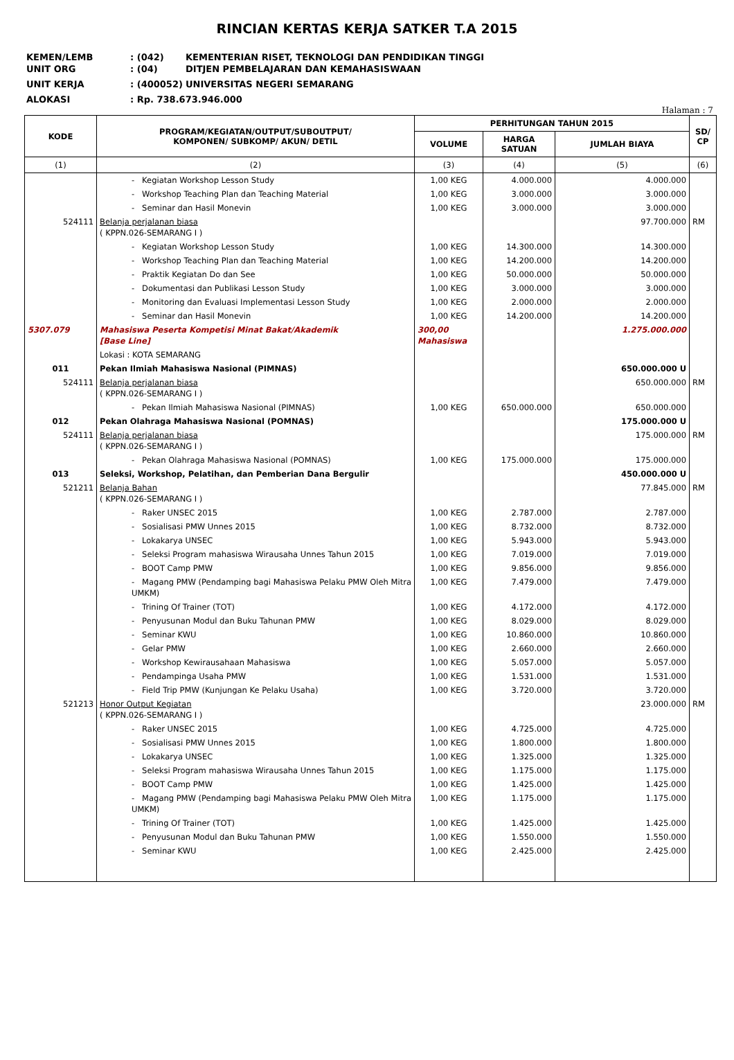RINCIAN KERTAS KERJA SATKER T.A 2015
KEMEN/LEMB: (042) KEMENTERIAN RISET, TEKNOLOGI DAN PENDIDIKAN TINGGI
UNIT ORG: (04) DITJEN PEMBELAJARAN DAN KEMAHASISWAAN
UNIT KERJA: (400052) UNIVERSITAS NEGERI SEMARANG
ALOKASI: Rp. 738.673.946.000
Halaman : 7
| KODE | PROGRAM/KEGIATAN/OUTPUT/SUBOUTPUT/ KOMPONEN/ SUBKOMP/ AKUN/ DETIL | PERHITUNGAN TAHUN 2015 | | | SD/ CP |
| --- | --- | --- | --- | --- | --- |
| | | VOLUME | HARGA SATUAN | JUMLAH BIAYA | |
| (1) | (2) | (3) | (4) | (5) | (6) |
| | - Kegiatan Workshop Lesson Study | 1,00 KEG | 4.000.000 | 4.000.000 | |
| | - Workshop Teaching Plan dan Teaching Material | 1,00 KEG | 3.000.000 | 3.000.000 | |
| | - Seminar dan Hasil Monevin | 1,00 KEG | 3.000.000 | 3.000.000 | |
| 524111 | Belanja perjalanan biasa ( KPPN.026-SEMARANG I ) | | | 97.700.000 | RM |
| | - Kegiatan Workshop Lesson Study | 1,00 KEG | 14.300.000 | 14.300.000 | |
| | - Workshop Teaching Plan dan Teaching Material | 1,00 KEG | 14.200.000 | 14.200.000 | |
| | - Praktik Kegiatan Do dan See | 1,00 KEG | 50.000.000 | 50.000.000 | |
| | - Dokumentasi dan Publikasi Lesson Study | 1,00 KEG | 3.000.000 | 3.000.000 | |
| | - Monitoring dan Evaluasi Implementasi Lesson Study | 1,00 KEG | 2.000.000 | 2.000.000 | |
| | - Seminar dan Hasil Monevin | 1,00 KEG | 14.200.000 | 14.200.000 | |
| 5307.079 | Mahasiswa Peserta Kompetisi Minat Bakat/Akademik [Base Line] | 300,00 Mahasiswa | | 1.275.000.000 | |
| | Lokasi : KOTA SEMARANG | | | | |
| 011 | Pekan Ilmiah Mahasiswa Nasional (PIMNAS) | | | 650.000.000 U | |
| 524111 | Belanja perjalanan biasa ( KPPN.026-SEMARANG I ) | | | 650.000.000 | RM |
| | - Pekan Ilmiah Mahasiswa Nasional (PIMNAS) | 1,00 KEG | 650.000.000 | 650.000.000 | |
| 012 | Pekan Olahraga Mahasiswa Nasional (POMNAS) | | | 175.000.000 U | |
| 524111 | Belanja perjalanan biasa ( KPPN.026-SEMARANG I ) | | | 175.000.000 | RM |
| | - Pekan Olahraga Mahasiswa Nasional (POMNAS) | 1,00 KEG | 175.000.000 | 175.000.000 | |
| 013 | Seleksi, Workshop, Pelatihan, dan Pemberian Dana Bergulir | | | 450.000.000 U | |
| 521211 | Belanja Bahan ( KPPN.026-SEMARANG I ) | | | 77.845.000 | RM |
| | - Raker UNSEC 2015 | 1,00 KEG | 2.787.000 | 2.787.000 | |
| | - Sosialisasi PMW Unnes 2015 | 1,00 KEG | 8.732.000 | 8.732.000 | |
| | - Lokakarya UNSEC | 1,00 KEG | 5.943.000 | 5.943.000 | |
| | - Seleksi Program mahasiswa Wirausaha Unnes Tahun 2015 | 1,00 KEG | 7.019.000 | 7.019.000 | |
| | - BOOT Camp PMW | 1,00 KEG | 9.856.000 | 9.856.000 | |
| | - Magang PMW (Pendamping bagi Mahasiswa Pelaku PMW Oleh Mitra UMKM) | 1,00 KEG | 7.479.000 | 7.479.000 | |
| | - Trining Of Trainer (TOT) | 1,00 KEG | 4.172.000 | 4.172.000 | |
| | - Penyusunan Modul dan Buku Tahunan PMW | 1,00 KEG | 8.029.000 | 8.029.000 | |
| | - Seminar KWU | 1,00 KEG | 10.860.000 | 10.860.000 | |
| | - Gelar PMW | 1,00 KEG | 2.660.000 | 2.660.000 | |
| | - Workshop Kewirausahaan Mahasiswa | 1,00 KEG | 5.057.000 | 5.057.000 | |
| | - Pendampinga Usaha PMW | 1,00 KEG | 1.531.000 | 1.531.000 | |
| | - Field Trip PMW (Kunjungan Ke Pelaku Usaha) | 1,00 KEG | 3.720.000 | 3.720.000 | |
| 521213 | Honor Output Kegiatan ( KPPN.026-SEMARANG I ) | | | 23.000.000 | RM |
| | - Raker UNSEC 2015 | 1,00 KEG | 4.725.000 | 4.725.000 | |
| | - Sosialisasi PMW Unnes 2015 | 1,00 KEG | 1.800.000 | 1.800.000 | |
| | - Lokakarya UNSEC | 1,00 KEG | 1.325.000 | 1.325.000 | |
| | - Seleksi Program mahasiswa Wirausaha Unnes Tahun 2015 | 1,00 KEG | 1.175.000 | 1.175.000 | |
| | - BOOT Camp PMW | 1,00 KEG | 1.425.000 | 1.425.000 | |
| | - Magang PMW (Pendamping bagi Mahasiswa Pelaku PMW Oleh Mitra UMKM) | 1,00 KEG | 1.175.000 | 1.175.000 | |
| | - Trining Of Trainer (TOT) | 1,00 KEG | 1.425.000 | 1.425.000 | |
| | - Penyusunan Modul dan Buku Tahunan PMW | 1,00 KEG | 1.550.000 | 1.550.000 | |
| | - Seminar KWU | 1,00 KEG | 2.425.000 | 2.425.000 | |